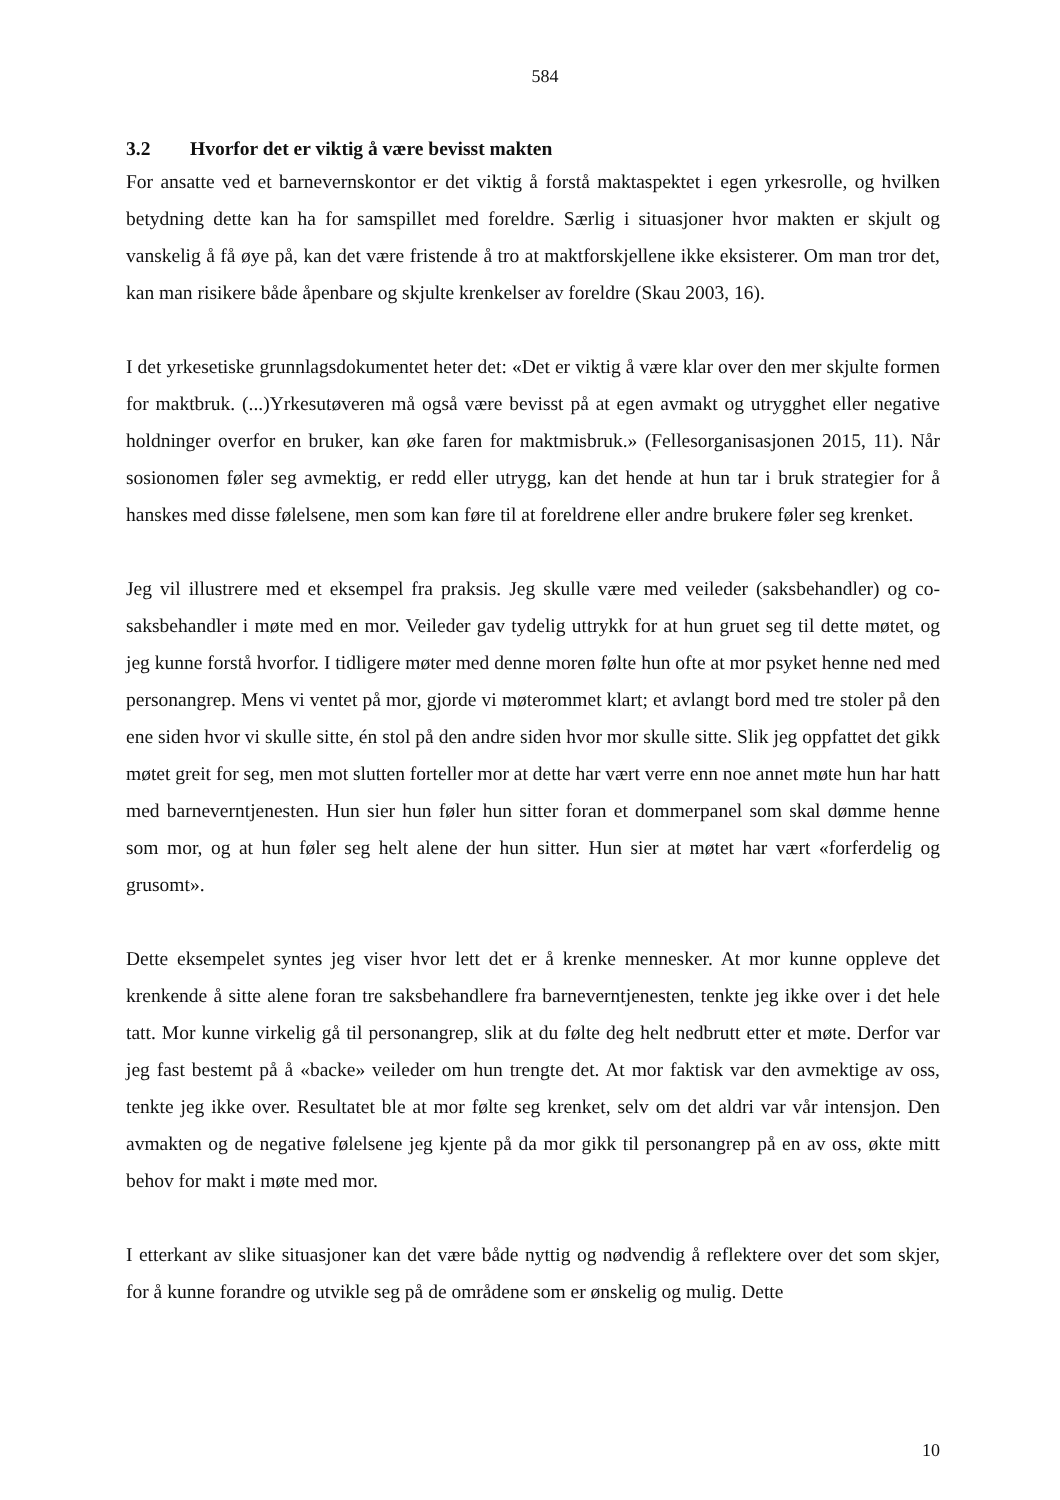584
3.2 Hvorfor det er viktig å være bevisst makten
For ansatte ved et barnevernskontor er det viktig å forstå maktaspektet i egen yrkesrolle, og hvilken betydning dette kan ha for samspillet med foreldre. Særlig i situasjoner hvor makten er skjult og vanskelig å få øye på, kan det være fristende å tro at maktforskjellene ikke eksisterer. Om man tror det, kan man risikere både åpenbare og skjulte krenkelser av foreldre (Skau 2003, 16).
I det yrkesetiske grunnlagsdokumentet heter det: «Det er viktig å være klar over den mer skjulte formen for maktbruk. (...)Yrkesutøveren må også være bevisst på at egen avmakt og utrygghet eller negative holdninger overfor en bruker, kan øke faren for maktmisbruk.» (Fellesorganisasjonen 2015, 11). Når sosionomen føler seg avmektig, er redd eller utrygg, kan det hende at hun tar i bruk strategier for å hanskes med disse følelsene, men som kan føre til at foreldrene eller andre brukere føler seg krenket.
Jeg vil illustrere med et eksempel fra praksis. Jeg skulle være med veileder (saksbehandler) og co-saksbehandler i møte med en mor. Veileder gav tydelig uttrykk for at hun gruet seg til dette møtet, og jeg kunne forstå hvorfor. I tidligere møter med denne moren følte hun ofte at mor psyket henne ned med personangrep. Mens vi ventet på mor, gjorde vi møterommet klart; et avlangt bord med tre stoler på den ene siden hvor vi skulle sitte, én stol på den andre siden hvor mor skulle sitte. Slik jeg oppfattet det gikk møtet greit for seg, men mot slutten forteller mor at dette har vært verre enn noe annet møte hun har hatt med barneverntjenesten. Hun sier hun føler hun sitter foran et dommerpanel som skal dømme henne som mor, og at hun føler seg helt alene der hun sitter. Hun sier at møtet har vært «forferdelig og grusomt».
Dette eksempelet syntes jeg viser hvor lett det er å krenke mennesker. At mor kunne oppleve det krenkende å sitte alene foran tre saksbehandlere fra barneverntjenesten, tenkte jeg ikke over i det hele tatt. Mor kunne virkelig gå til personangrep, slik at du følte deg helt nedbrutt etter et møte. Derfor var jeg fast bestemt på å «backe» veileder om hun trengte det. At mor faktisk var den avmektige av oss, tenkte jeg ikke over. Resultatet ble at mor følte seg krenket, selv om det aldri var vår intensjon. Den avmakten og de negative følelsene jeg kjente på da mor gikk til personangrep på en av oss, økte mitt behov for makt i møte med mor.
I etterkant av slike situasjoner kan det være både nyttig og nødvendig å reflektere over det som skjer, for å kunne forandre og utvikle seg på de områdene som er ønskelig og mulig. Dette
10